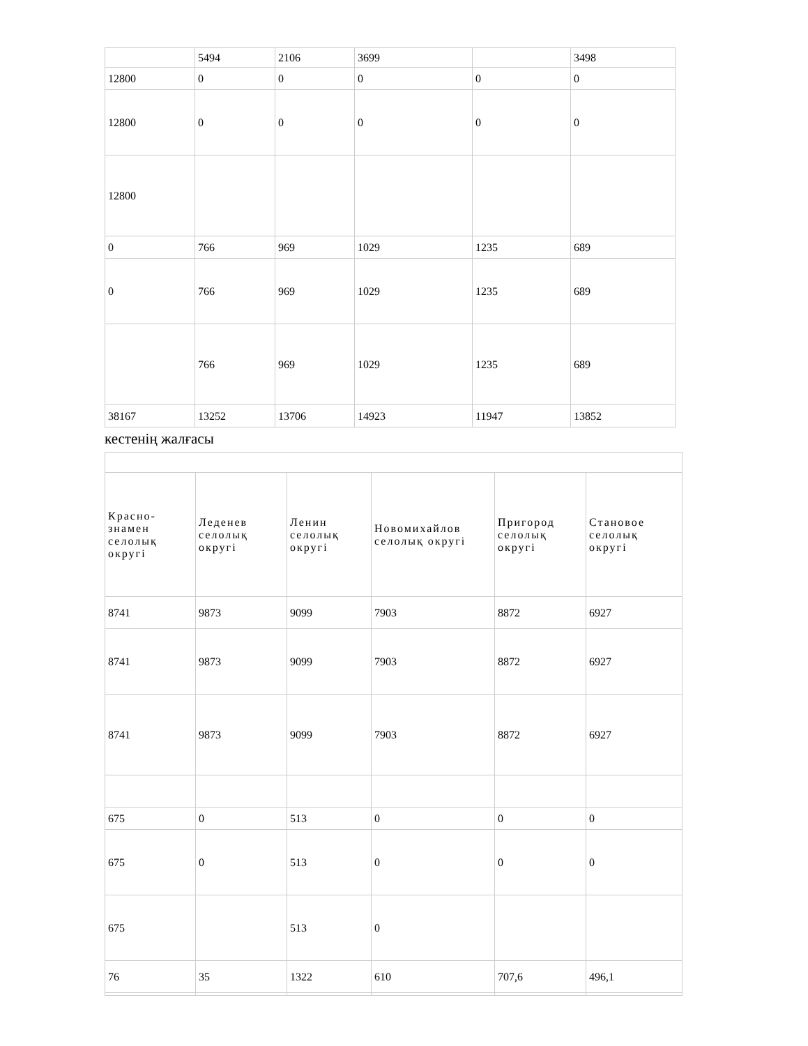| | 5494 | 2106 | 3699 | | 3498 |
| 12800 | 0 | 0 | 0 | 0 | 0 |
| 12800 | 0 | 0 | 0 | 0 | 0 |
| 12800 | | | | | |
| 0 | 766 | 969 | 1029 | 1235 | 689 |
| 0 | 766 | 969 | 1029 | 1235 | 689 |
| | 766 | 969 | 1029 | 1235 | 689 |
| 38167 | 13252 | 13706 | 14923 | 11947 | 13852 |
кестенің жалғасы
| Красно-знамен селолық округі | Леденев селолық округі | Ленин селолық округі | Новомихайлов селолық округі | Пригород селолық округі | Становое селолық округі |
| 8741 | 9873 | 9099 | 7903 | 8872 | 6927 |
| 8741 | 9873 | 9099 | 7903 | 8872 | 6927 |
| 8741 | 9873 | 9099 | 7903 | 8872 | 6927 |
| 675 | 0 | 513 | 0 | 0 | 0 |
| 675 | 0 | 513 | 0 | 0 | 0 |
| 675 | | 513 | 0 | | |
| 76 | 35 | 1322 | 610 | 707,6 | 496,1 |